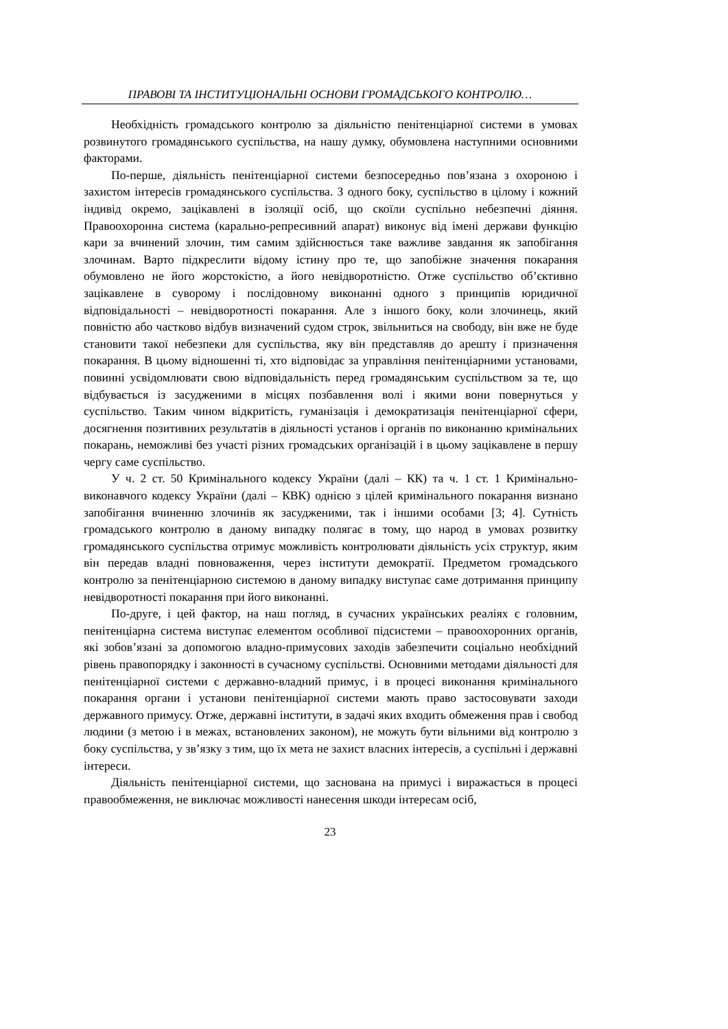ПРАВОВІ ТА ІНСТИТУЦІОНАЛЬНІ ОСНОВИ ГРОМАДСЬКОГО КОНТРОЛЮ…
Необхідність громадського контролю за діяльністю пенітенціарної системи в умовах розвинутого громадянського суспільства, на нашу думку, обумовлена наступними основними факторами.
По-перше, діяльність пенітенціарної системи безпосередньо пов’язана з охороною і захистом інтересів громадянського суспільства. З одного боку, суспільство в цілому і кожний індивід окремо, зацікавлені в ізоляції осіб, що скоїли суспільно небезпечні діяння. Правоохоронна система (карально-репресивний апарат) виконує від імені держави функцію кари за вчинений злочин, тим самим здійснюється таке важливе завдання як запобігання злочинам. Варто підкреслити відому істину про те, що запобіжне значення покарання обумовлено не його жорстокістю, а його невідворотністю. Отже суспільство об’єктивно зацікавлене в суворому і послідовному виконанні одного з принципів юридичної відповідальності – невідворотності покарання. Але з іншого боку, коли злочинець, який повністю або частково відбув визначений судом строк, звільниться на свободу, він вже не буде становити такої небезпеки для суспільства, яку він представляв до арешту і призначення покарання. В цьому відношенні ті, хто відповідає за управління пенітенціарними установами, повинні усвідомлювати свою відповідальність перед громадянським суспільством за те, що відбувається із засудженими в місцях позбавлення волі і якими вони повернуться у суспільство. Таким чином відкритість, гуманізація і демократизація пенітенціарної сфери, досягнення позитивних результатів в діяльності установ і органів по виконанню кримінальних покарань, неможливі без участі різних громадських організацій і в цьому зацікавлене в першу чергу саме суспільство.
У ч. 2 ст. 50 Кримінального кодексу України (далі – КК) та ч. 1 ст. 1 Кримінально-виконавчого кодексу України (далі – КВК) однією з цілей кримінального покарання визнано запобігання вчиненню злочинів як засудженими, так і іншими особами [3; 4]. Сутність громадського контролю в даному випадку полягає в тому, що народ в умовах розвитку громадянського суспільства отримує можливість контролювати діяльність усіх структур, яким він передав владні повноваження, через інститути демократії. Предметом громадського контролю за пенітенціарною системою в даному випадку виступає саме дотримання принципу невідворотності покарання при його виконанні.
По-друге, і цей фактор, на наш погляд, в сучасних українських реаліях є головним, пенітенціарна система виступає елементом особливої підсистеми – правоохоронних органів, які зобов’язані за допомогою владно-примусових заходів забезпечити соціально необхідний рівень правопорядку і законності в сучасному суспільстві. Основними методами діяльності для пенітенціарної системи є державно-владний примус, і в процесі виконання кримінального покарання органи і установи пенітенціарної системи мають право застосовувати заходи державного примусу. Отже, державні інститути, в задачі яких входить обмеження прав і свобод людини (з метою і в межах, встановлених законом), не можуть бути вільними від контролю з боку суспільства, у зв’язку з тим, що їх мета не захист власних інтересів, а суспільні і державні інтереси.
Діяльність пенітенціарної системи, що заснована на примусі і виражається в процесі правообмеження, не виключає можливості нанесення шкоди інтересам осіб,
23